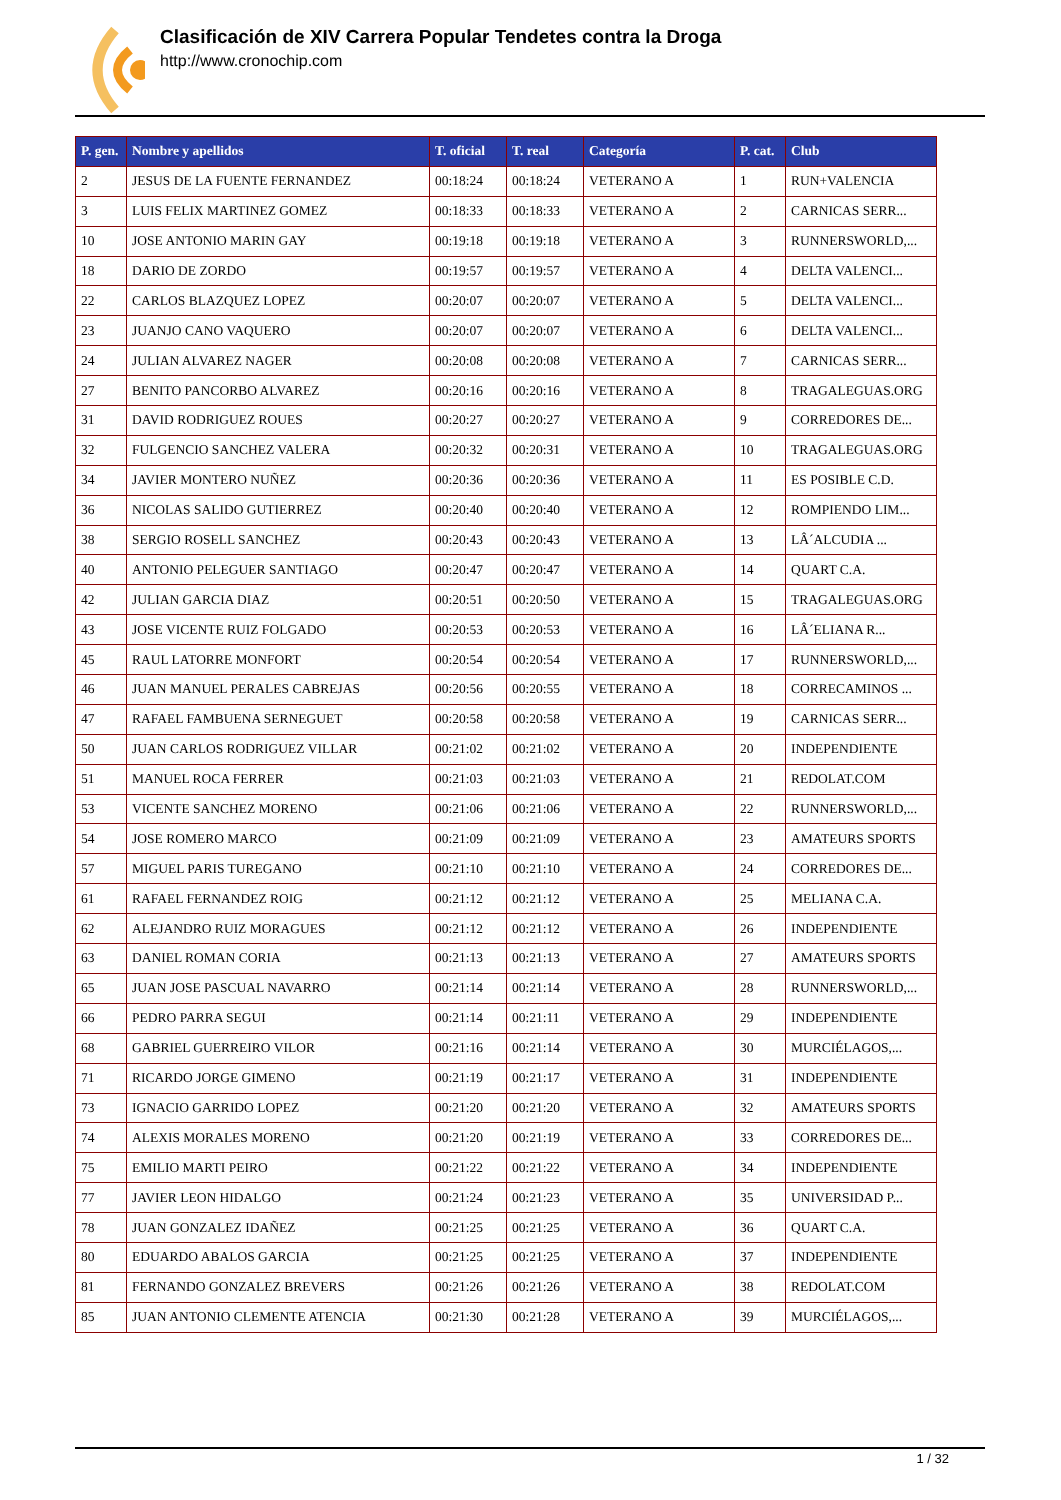Clasificación de XIV Carrera Popular Tendetes contra la Droga
http://www.cronochip.com
| P. gen. | Nombre y apellidos | T. oficial | T. real | Categoría | P. cat. | Club |
| --- | --- | --- | --- | --- | --- | --- |
| 2 | JESUS DE LA FUENTE FERNANDEZ | 00:18:24 | 00:18:24 | VETERANO A | 1 | RUN+VALENCIA |
| 3 | LUIS FELIX MARTINEZ GOMEZ | 00:18:33 | 00:18:33 | VETERANO A | 2 | CARNICAS SERR... |
| 10 | JOSE ANTONIO MARIN GAY | 00:19:18 | 00:19:18 | VETERANO A | 3 | RUNNERSWORLD,... |
| 18 | DARIO DE ZORDO | 00:19:57 | 00:19:57 | VETERANO A | 4 | DELTA VALENCI... |
| 22 | CARLOS BLAZQUEZ LOPEZ | 00:20:07 | 00:20:07 | VETERANO A | 5 | DELTA VALENCI... |
| 23 | JUANJO CANO VAQUERO | 00:20:07 | 00:20:07 | VETERANO A | 6 | DELTA VALENCI... |
| 24 | JULIAN ALVAREZ NAGER | 00:20:08 | 00:20:08 | VETERANO A | 7 | CARNICAS SERR... |
| 27 | BENITO PANCORBO ALVAREZ | 00:20:16 | 00:20:16 | VETERANO A | 8 | TRAGALEGUAS.ORG |
| 31 | DAVID RODRIGUEZ ROUES | 00:20:27 | 00:20:27 | VETERANO A | 9 | CORREDORES DE... |
| 32 | FULGENCIO SANCHEZ VALERA | 00:20:32 | 00:20:31 | VETERANO A | 10 | TRAGALEGUAS.ORG |
| 34 | JAVIER MONTERO NUÑEZ | 00:20:36 | 00:20:36 | VETERANO A | 11 | ES POSIBLE C.D. |
| 36 | NICOLAS SALIDO GUTIERREZ | 00:20:40 | 00:20:40 | VETERANO A | 12 | ROMPIENDO LIM... |
| 38 | SERGIO ROSELL SANCHEZ | 00:20:43 | 00:20:43 | VETERANO A | 13 | LÂ´ALCUDIA ... |
| 40 | ANTONIO PELEGUER SANTIAGO | 00:20:47 | 00:20:47 | VETERANO A | 14 | QUART C.A. |
| 42 | JULIAN GARCIA DIAZ | 00:20:51 | 00:20:50 | VETERANO A | 15 | TRAGALEGUAS.ORG |
| 43 | JOSE VICENTE RUIZ FOLGADO | 00:20:53 | 00:20:53 | VETERANO A | 16 | LÂ´ELIANA R... |
| 45 | RAUL LATORRE MONFORT | 00:20:54 | 00:20:54 | VETERANO A | 17 | RUNNERSWORLD,... |
| 46 | JUAN MANUEL PERALES CABREJAS | 00:20:56 | 00:20:55 | VETERANO A | 18 | CORRECAMINOS ... |
| 47 | RAFAEL FAMBUENA SERNEGUET | 00:20:58 | 00:20:58 | VETERANO A | 19 | CARNICAS SERR... |
| 50 | JUAN CARLOS RODRIGUEZ VILLAR | 00:21:02 | 00:21:02 | VETERANO A | 20 | INDEPENDIENTE |
| 51 | MANUEL ROCA FERRER | 00:21:03 | 00:21:03 | VETERANO A | 21 | REDOLAT.COM |
| 53 | VICENTE SANCHEZ MORENO | 00:21:06 | 00:21:06 | VETERANO A | 22 | RUNNERSWORLD,... |
| 54 | JOSE ROMERO MARCO | 00:21:09 | 00:21:09 | VETERANO A | 23 | AMATEURS SPORTS |
| 57 | MIGUEL PARIS TUREGANO | 00:21:10 | 00:21:10 | VETERANO A | 24 | CORREDORES DE... |
| 61 | RAFAEL FERNANDEZ ROIG | 00:21:12 | 00:21:12 | VETERANO A | 25 | MELIANA C.A. |
| 62 | ALEJANDRO RUIZ MORAGUES | 00:21:12 | 00:21:12 | VETERANO A | 26 | INDEPENDIENTE |
| 63 | DANIEL ROMAN CORIA | 00:21:13 | 00:21:13 | VETERANO A | 27 | AMATEURS SPORTS |
| 65 | JUAN JOSE PASCUAL NAVARRO | 00:21:14 | 00:21:14 | VETERANO A | 28 | RUNNERSWORLD,... |
| 66 | PEDRO PARRA SEGUI | 00:21:14 | 00:21:11 | VETERANO A | 29 | INDEPENDIENTE |
| 68 | GABRIEL GUERREIRO VILOR | 00:21:16 | 00:21:14 | VETERANO A | 30 | MURCIÉLAGOS,... |
| 71 | RICARDO JORGE GIMENO | 00:21:19 | 00:21:17 | VETERANO A | 31 | INDEPENDIENTE |
| 73 | IGNACIO GARRIDO LOPEZ | 00:21:20 | 00:21:20 | VETERANO A | 32 | AMATEURS SPORTS |
| 74 | ALEXIS MORALES MORENO | 00:21:20 | 00:21:19 | VETERANO A | 33 | CORREDORES DE... |
| 75 | EMILIO MARTI PEIRO | 00:21:22 | 00:21:22 | VETERANO A | 34 | INDEPENDIENTE |
| 77 | JAVIER LEON HIDALGO | 00:21:24 | 00:21:23 | VETERANO A | 35 | UNIVERSIDAD P... |
| 78 | JUAN GONZALEZ IDAÑEZ | 00:21:25 | 00:21:25 | VETERANO A | 36 | QUART C.A. |
| 80 | EDUARDO ABALOS GARCIA | 00:21:25 | 00:21:25 | VETERANO A | 37 | INDEPENDIENTE |
| 81 | FERNANDO GONZALEZ BREVERS | 00:21:26 | 00:21:26 | VETERANO A | 38 | REDOLAT.COM |
| 85 | JUAN ANTONIO CLEMENTE ATENCIA | 00:21:30 | 00:21:28 | VETERANO A | 39 | MURCIÉLAGOS,... |
1 / 32